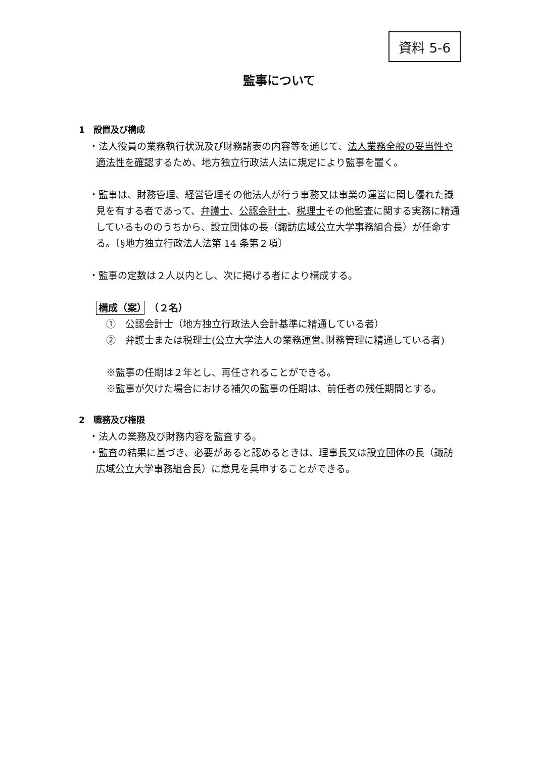資料 5-6
監事について
1　設置及び構成
・法人役員の業務執行状況及び財務諸表の内容等を通じて、法人業務全般の妥当性や適法性を確認するため、地方独立行政法人法に規定により監事を置く。
・監事は、財務管理、経営管理その他法人が行う事務又は事業の運営に関し優れた識見を有する者であって、弁護士、公認会計士、税理士その他監査に関する実務に精通しているもののうちから、設立団体の長（諏訪広域公立大学事務組合長）が任命する。〔§地方独立行政法人法第 14 条第２項〕
・監事の定数は２人以内とし、次に掲げる者により構成する。
構成（案）　（２名）
①　公認会計士（地方独立行政法人会計基準に精通している者）
②　弁護士または税理士(公立大学法人の業務運営､財務管理に精通している者)
※監事の任期は２年とし、再任されることができる。
※監事が欠けた場合における補欠の監事の任期は、前任者の残任期間とする。
2　職務及び権限
・法人の業務及び財務内容を監査する。
・監査の結果に基づき、必要があると認めるときは、理事長又は設立団体の長（諏訪広域公立大学事務組合長）に意見を具申することができる。